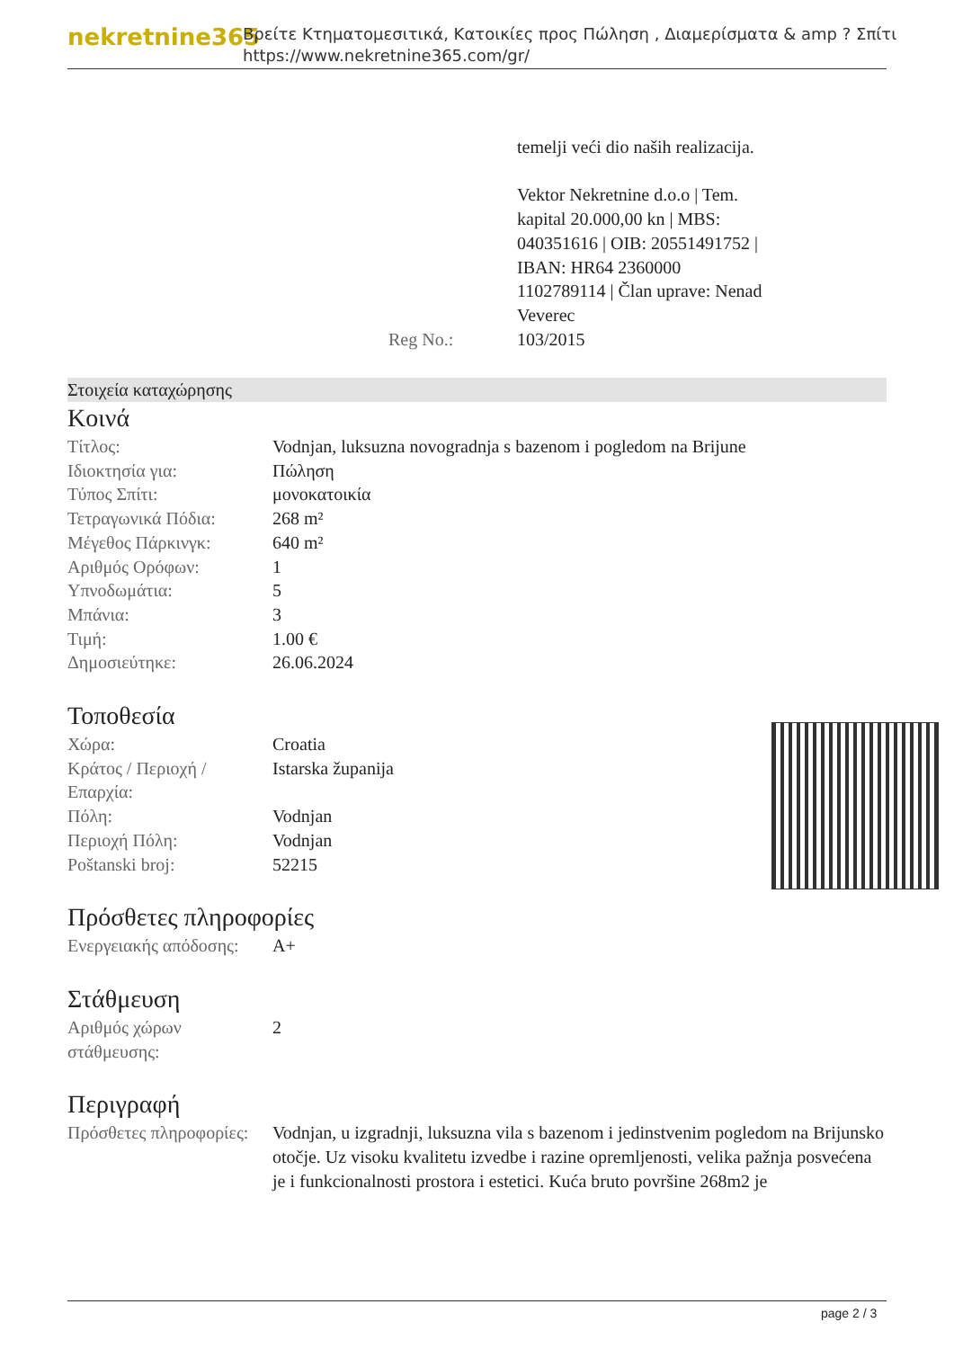nekretnine365
Βρείτε Κτηματομεσιτικά, Κατοικίες προς Πώληση , Διαμερίσματα & amp ? Σπίτι
https://www.nekretnine365.com/gr/
| | temelji veći dio naših realizacija. Vektor Nekretnine d.o.o / Tem. kapital 20.000,00 kn / MBS: 040351616 / OIB: 20551491752 / IBAN: HR64 2360000 1102789114 / Član uprave: Nenad Veverec |
| Reg No.: | 103/2015 |
Στοιχεία καταχώρησης
Κοινά
| Τίτλος: | Vodnjan, luksuzna novogradnja s bazenom i pogledom na Brijune |
| Ιδιοκτησία για: | Πώληση |
| Τύπος Σπίτι: | μονοκατοικία |
| Τετραγωνικά Πόδια: | 268 m² |
| Μέγεθος Πάρκινγκ: | 640 m² |
| Αριθμός Ορόφων: | 1 |
| Υπνοδωμάτια: | 5 |
| Μπάνια: | 3 |
| Τιμή: | 1.00 € |
| Δημοσιεύτηκε: | 26.06.2024 |
Τοποθεσία
| Χώρα: | Croatia |
| Κράτος / Περιοχή / Επαρχία: | Istarska županija |
| Πόλη: | Vodnjan |
| Περιοχή Πόλη: | Vodnjan |
| Poštanski broj: | 52215 |
Πρόσθετες πληροφορίες
| Ενεργειακής απόδοσης: | A+ |
Στάθμευση
| Αριθμός χώρων στάθμευσης: | 2 |
Περιγραφή
| Πρόσθετες πληροφορίες: | Vodnjan, u izgradnji, luksuzna vila s bazenom i jedinstvenim pogledom na Brijunsko otočje. Uz visoku kvalitetu izvedbe i razine opremljenosti, velika pažnja posvećena je i funkcionalnosti prostora i estetici. Kuća bruto površine 268m2 je |
page 2 / 3